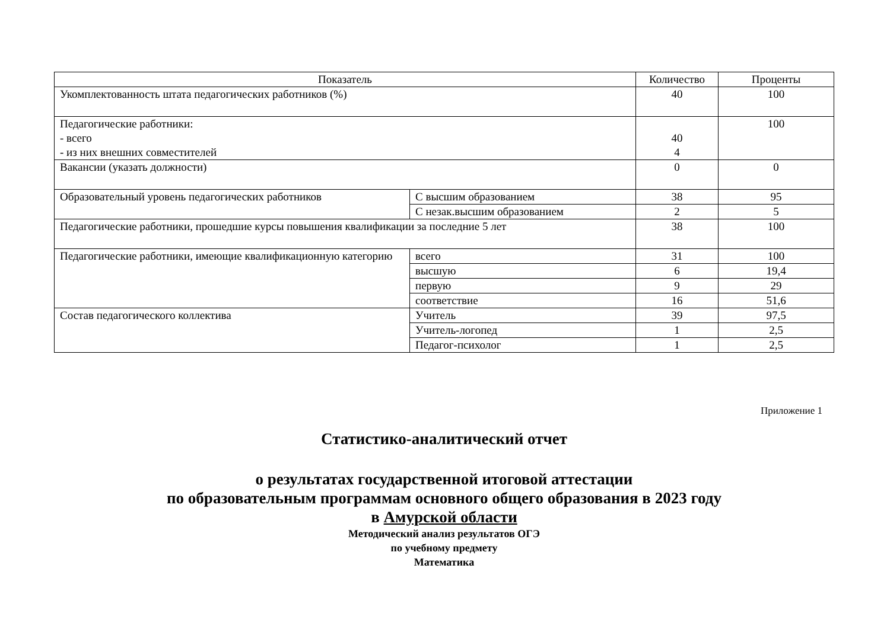| Показатель | | Количество | Проценты |
| --- | --- | --- | --- |
| Укомплектованность штата педагогических работников (%) | | 40 | 100 |
| Педагогические работники: - всего - из них внешних совместителей | | 40 4 | 100 |
| Вакансии (указать должности) | | 0 | 0 |
| Образовательный уровень педагогических работников | С высшим образованием | 38 | 95 |
| | С незак.высшим образованием | 2 | 5 |
| Педагогические работники, прошедшие курсы повышения квалификации за последние 5 лет | | 38 | 100 |
| Педагогические работники, имеющие квалификационную категорию | всего | 31 | 100 |
| | высшую | 6 | 19,4 |
| | первую | 9 | 29 |
| | соответствие | 16 | 51,6 |
| Состав педагогического коллектива | Учитель | 39 | 97,5 |
| | Учитель-логопед | 1 | 2,5 |
| | Педагог-психолог | 1 | 2,5 |
Приложение 1
Статистико-аналитический отчет
о результатах государственной итоговой аттестации
по образовательным программам основного общего образования в 2023 году
в Амурской области
Методический анализ результатов ОГЭ
по учебному предмету
Математика